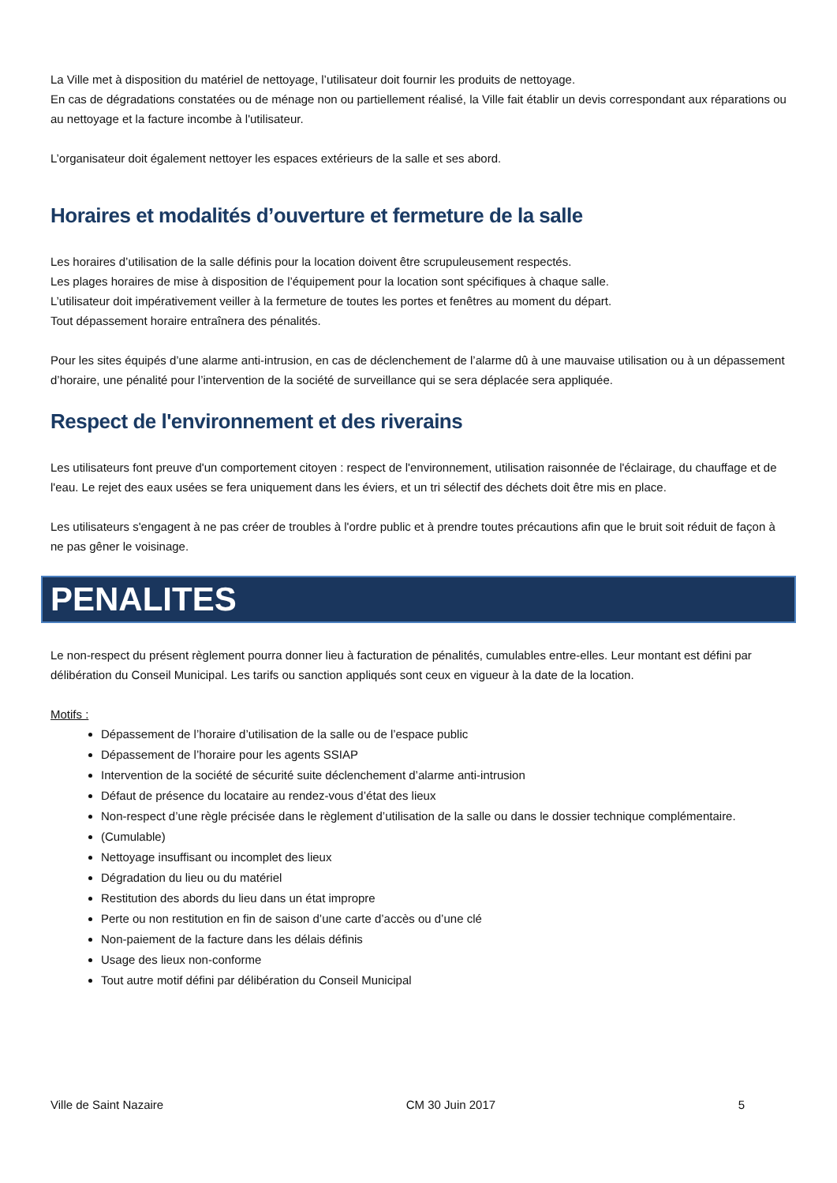La Ville met à disposition du matériel de nettoyage, l’utilisateur doit fournir les produits de nettoyage.
En cas de dégradations constatées ou de ménage non ou partiellement réalisé, la Ville fait établir un devis correspondant aux réparations ou au nettoyage et la facture incombe à l'utilisateur.
L’organisateur doit également nettoyer les espaces extérieurs de la salle et ses abord.
Horaires et modalités d’ouverture et fermeture de la salle
Les horaires d’utilisation de la salle définis pour la location doivent être scrupuleusement respectés.
Les plages horaires de mise à disposition de l’équipement pour la location sont spécifiques à chaque salle.
L’utilisateur doit impérativement veiller à la fermeture de toutes les portes et fenêtres au moment du départ.
Tout dépassement horaire entraînera des pénalités.
Pour les sites équipés d’une alarme anti-intrusion, en cas de déclenchement de l’alarme dû à une mauvaise utilisation ou à un dépassement d’horaire, une pénalité pour l’intervention de la société de surveillance qui se sera déplacée sera appliquée.
Respect de l'environnement et des riverains
Les utilisateurs font preuve d'un comportement citoyen : respect de l'environnement, utilisation raisonnée de l'éclairage, du chauffage et de l'eau. Le rejet des eaux usées se fera uniquement dans les éviers, et un tri sélectif des déchets doit être mis en place.
Les utilisateurs s'engagent à ne pas créer de troubles à l'ordre public et à prendre toutes précautions afin que le bruit soit réduit de façon à ne pas gêner le voisinage.
PENALITES
Le non-respect du présent règlement pourra donner lieu à facturation de pénalités, cumulables entre-elles. Leur montant est défini par délibération du Conseil Municipal. Les tarifs ou sanction appliqués sont ceux en vigueur à la date de la location.
Motifs :
Dépassement de l’horaire d’utilisation de la salle ou de l’espace public
Dépassement de l’horaire pour les agents SSIAP
Intervention de la société de sécurité suite déclenchement d’alarme anti-intrusion
Défaut de présence du locataire au rendez-vous d’état des lieux
Non-respect d’une règle précisée dans le règlement d’utilisation de la salle ou dans le dossier technique complémentaire.
(Cumulable)
Nettoyage insuffisant ou incomplet des lieux
Dégradation du lieu ou du matériel
Restitution des abords du lieu dans un état impropre
Perte ou non restitution en fin de saison d’une carte d’accès ou d’une clé
Non-paiement de la facture dans les délais définis
Usage des lieux non-conforme
Tout autre motif défini par délibération du Conseil Municipal
Ville de Saint Nazaire CM 30 Juin 2017 5